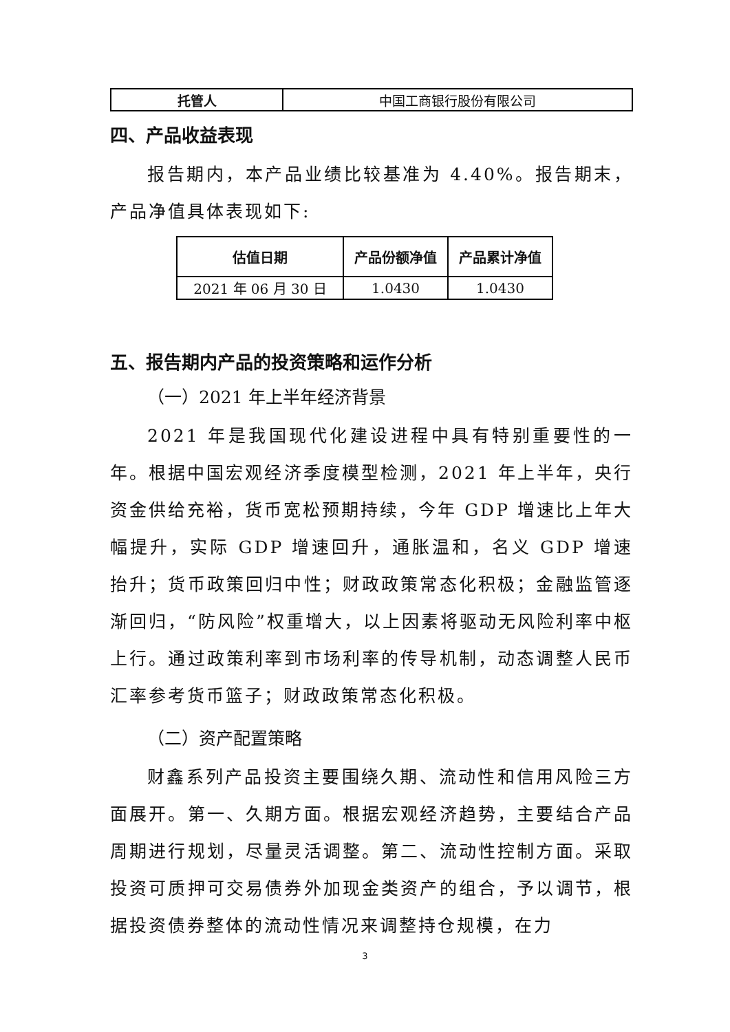| 托管人 | 中国工商银行股份有限公司 |
四、产品收益表现
报告期内，本产品业绩比较基准为 4.40%。报告期末，产品净值具体表现如下:
| 估值日期 | 产品份额净值 | 产品累计净值 |
| --- | --- | --- |
| 2021 年 06 月 30 日 | 1.0430 | 1.0430 |
五、报告期内产品的投资策略和运作分析
（一）2021 年上半年经济背景
2021 年是我国现代化建设进程中具有特别重要性的一年。根据中国宏观经济季度模型检测，2021 年上半年，央行资金供给充裕，货币宽松预期持续，今年 GDP 增速比上年大幅提升，实际 GDP 增速回升，通胀温和，名义 GDP 增速抬升；货币政策回归中性；财政政策常态化积极；金融监管逐渐回归，“防风险”权重增大，以上因素将驱动无风险利率中枢上行。通过政策利率到市场利率的传导机制，动态调整人民币汇率参考货币篮子；财政政策常态化积极。
（二）资产配置策略
财鑫系列产品投资主要围绕久期、流动性和信用风险三方面展开。第一、久期方面。根据宏观经济趋势，主要结合产品周期进行规划，尽量灵活调整。第二、流动性控制方面。采取投资可质押可交易债券外加现金类资产的组合，予以调节，根据投资债券整体的流动性情况来调整持仓规模，在力
3